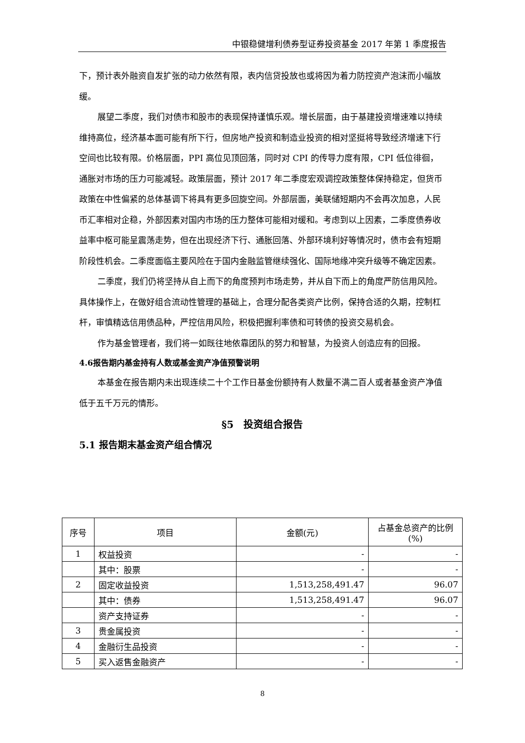中银稳健增利债券型证券投资基金 2017 年第 1 季度报告
下，预计表外融资自发扩张的动力依然有限，表内信贷投放也或将因为着力防控资产泡沫而小幅放缓。
展望二季度，我们对债市和股市的表现保持谨慎乐观。增长层面，由于基建投资增速难以持续维持高位，经济基本面可能有所下行，但房地产投资和制造业投资的相对坚挺将导致经济增速下行空间也比较有限。价格层面，PPI 高位见顶回落，同时对 CPI 的传导力度有限，CPI 低位徘徊，通胀对市场的压力可能减轻。政策层面，预计 2017 年二季度宏观调控政策整体保持稳定，但货币政策在中性偏紧的总体基调下将具有更多回旋空间。外部层面，美联储短期内不会再次加息，人民币汇率相对企稳，外部因素对国内市场的压力整体可能相对缓和。考虑到以上因素，二季度债券收益率中枢可能呈震荡走势，但在出现经济下行、通胀回落、外部环境利好等情况时，债市会有短期阶段性机会。二季度面临主要风险在于国内金融监管继续强化、国际地缘冲突升级等不确定因素。
二季度，我们仍将坚持从自上而下的角度预判市场走势，并从自下而上的角度严防信用风险。具体操作上，在做好组合流动性管理的基础上，合理分配各类资产比例，保持合适的久期，控制杠杆，审慎精选信用债品种，严控信用风险，积极把握利率债和可转债的投资交易机会。
作为基金管理者，我们将一如既往地依靠团队的努力和智慧，为投资人创造应有的回报。
4.6报告期内基金持有人数或基金资产净值预警说明
本基金在报告期内未出现连续二十个工作日基金份额持有人数量不满二百人或者基金资产净值低于五千万元的情形。
§5　投资组合报告
5.1 报告期末基金资产组合情况
| 序号 | 项目 | 金额(元) | 占基金总资产的比例(%) |
| --- | --- | --- | --- |
| 1 | 权益投资 | - | - |
| | 其中：股票 | - | - |
| 2 | 固定收益投资 | 1,513,258,491.47 | 96.07 |
| | 其中：债券 | 1,513,258,491.47 | 96.07 |
| | 资产支持证券 | - | - |
| 3 | 贵金属投资 | - | - |
| 4 | 金融衍生品投资 | - | - |
| 5 | 买入返售金融资产 | - | - |
8